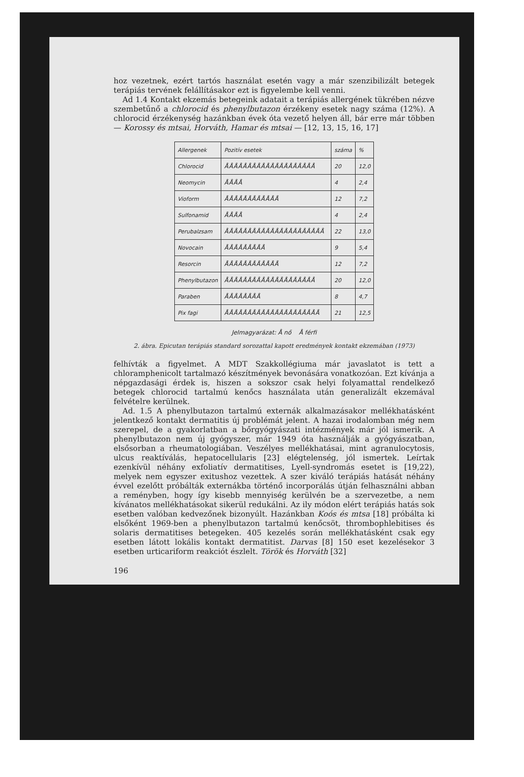hoz vezetnek, ezért tartós használat esetén vagy a már szenzibilizált betegek terápiás tervének felállításakor ezt is figyelembe kell venni.
Ad 1.4 Kontakt ekzemás betegeink adatait a terápiás allergének tükrében nézve szembetűnő a chlorocid és phenylbutazon érzékeny esetek nagy száma (12%). A chlorocid érzékenység hazánkban évek óta vezető helyen áll, bár erre már többen — Korossy és mtsai, Horváth, Hamar és mtsai — [12, 13, 15, 16, 17]
| Allergenek | Pozitív esetek | száma | % |
| --- | --- | --- | --- |
| Chlorocid | ÅÅÅÅÅÅÅÅÅÅÅÅÅÅÅÅÅÅÅÅ | 20 | 12,0 |
| Neomycin | ÅÅÅÅ | 4 | 2,4 |
| Vioform | ÅÅÅÅÅÅÅÅÅÅÅÅ | 12 | 7,2 |
| Sulfonamid | ÅÅÅÅ | 4 | 2,4 |
| Perubalzsam | ÅÅÅÅÅÅÅÅÅÅÅÅÅÅÅÅÅÅÅÅÅÅ | 22 | 13,0 |
| Novocain | ÅÅÅÅÅÅÅÅÅ | 9 | 5,4 |
| Resorcin | ÅÅÅÅÅÅÅÅÅÅÅÅ | 12 | 7,2 |
| Phenylbutazon | ÅÅÅÅÅÅÅÅÅÅÅÅÅÅÅÅÅÅÅÅ | 20 | 12,0 |
| Paraben | ÅÅÅÅÅÅÅÅ | 8 | 4,7 |
| Pix fagi | ÅÅÅÅÅÅÅÅÅÅÅÅÅÅÅÅÅÅÅÅÅ | 21 | 12,5 |
Jelmagyarázat: Å nő Å férfi
2. ábra. Epicutan terápiás standard sorozattal kapott eredmények kontakt ekzemában (1973)
felhívták a figyelmet. A MDT Szakkollégiuma már javaslatot is tett a chloramphenicolt tartalmazó készítmények bevonására vonatkozóan. Ezt kívánja a népgazdasági érdek is, hiszen a sokszor csak helyi folyamattal rendelkező betegek chlorocid tartalmú kenőcs használata után generalizált ekzemával felvételre kerülnek.
Ad. 1.5 A phenylbutazon tartalmú externák alkalmazásakor mellékhatásként jelentkező kontakt dermatitis új problémát jelent. A hazai irodalomban még nem szerepel, de a gyakorlatban a bőrgyógyászati intézmények már jól ismerik. A phenylbutazon nem új gyógyszer, már 1949 óta használják a gyógyászatban, elsősorban a rheumatologiában. Veszélyes mellékhatásai, mint agranulocytosis, ulcus reaktíválás, hepatocellularis [23] elégtelenség, jól ismertek. Leírtak ezenkívül néhány exfoliatív dermatitises, Lyell-syndromás esetet is [19,22), melyek nem egyszer exitushoz vezettek. A szer kiváló terápiás hatását néhány évvel ezelőtt próbálták externákba történő incorporálás útján felhasználni abban a reményben, hogy így kisebb mennyiség kerülvén be a szervezetbe, a nem kívánatos mellékhatásokat sikerül redukálni. Az ily módon elért terápiás hatás sok esetben valóban kedvezőnek bizonyúlt. Hazánkban Koós és mtsa [18] próbálta ki elsőként 1969-ben a phenylbutazon tartalmú kenőcsöt, thrombophlebitises és solaris dermatitises betegeken. 405 kezelés során mellékhatásként csak egy esetben látott lokális kontakt dermatitist. Darvas [8] 150 eset kezelésekor 3 esetben urticariform reakciót észlelt. Török és Horváth [32]
196